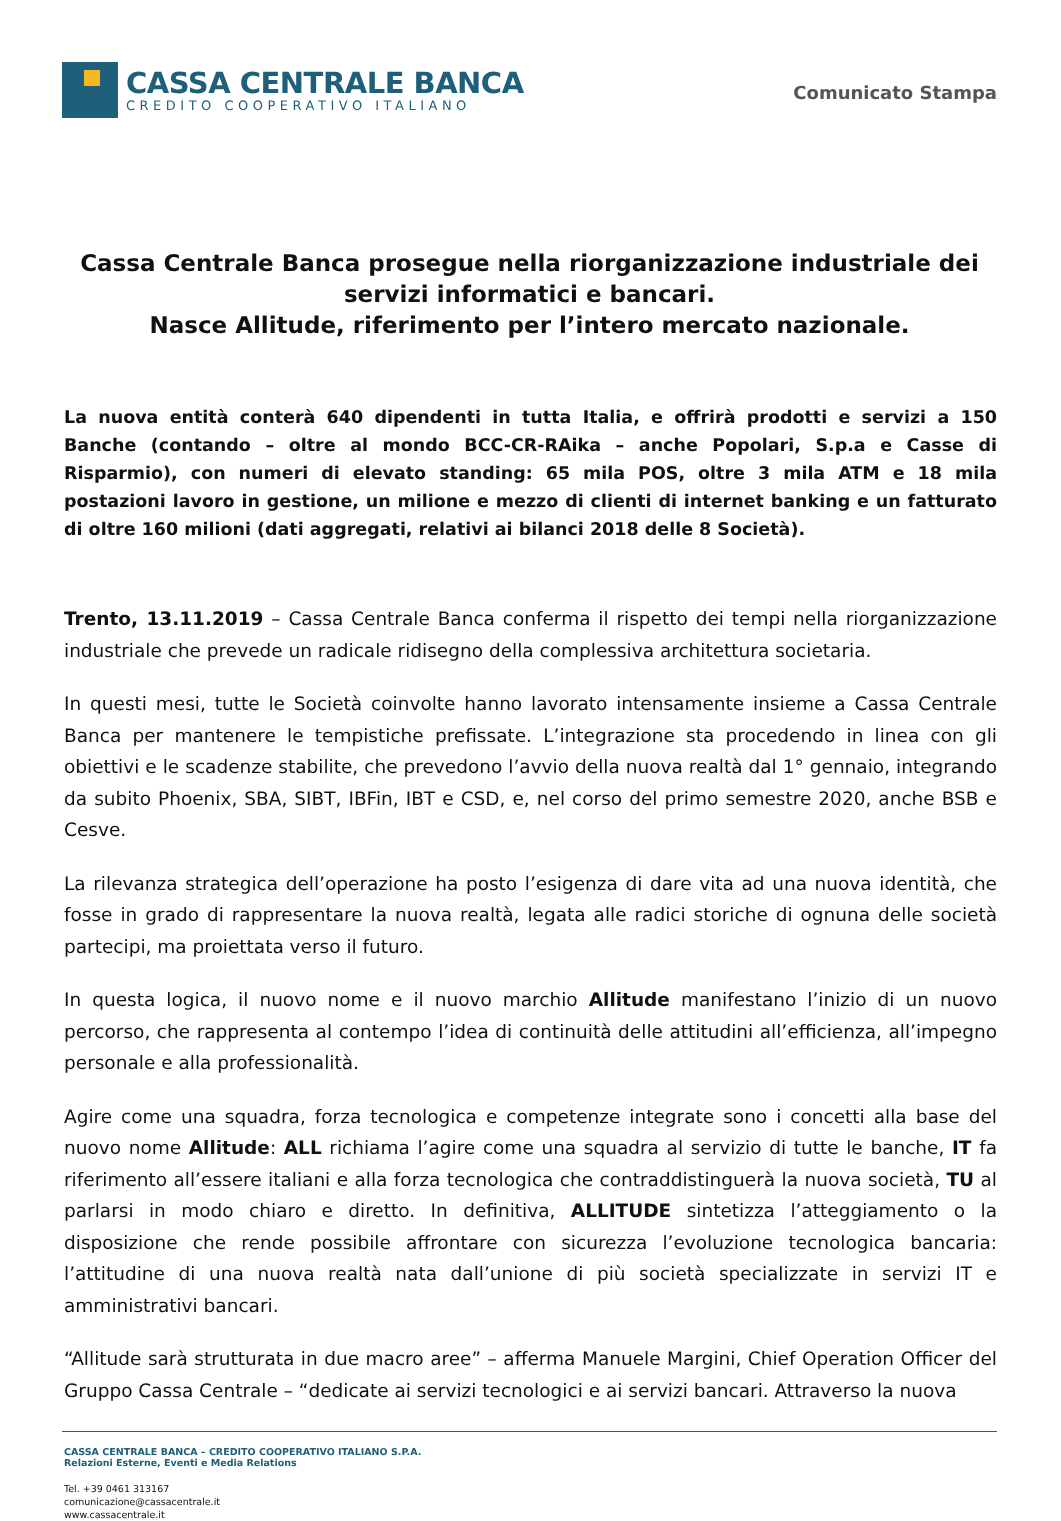CASSA CENTRALE BANCA
CREDITO COOPERATIVO ITALIANO
Comunicato Stampa
Cassa Centrale Banca prosegue nella riorganizzazione industriale dei servizi informatici e bancari.
Nasce Allitude, riferimento per l’intero mercato nazionale.
La nuova entità conterà 640 dipendenti in tutta Italia, e offrirà prodotti e servizi a 150 Banche (contando – oltre al mondo BCC-CR-RAika – anche Popolari, S.p.a e Casse di Risparmio), con numeri di elevato standing: 65 mila POS, oltre 3 mila ATM e 18 mila postazioni lavoro in gestione, un milione e mezzo di clienti di internet banking e un fatturato di oltre 160 milioni (dati aggregati, relativi ai bilanci 2018 delle 8 Società).
Trento, 13.11.2019 – Cassa Centrale Banca conferma il rispetto dei tempi nella riorganizzazione industriale che prevede un radicale ridisegno della complessiva architettura societaria.
In questi mesi, tutte le Società coinvolte hanno lavorato intensamente insieme a Cassa Centrale Banca per mantenere le tempistiche prefissate. L’integrazione sta procedendo in linea con gli obiettivi e le scadenze stabilite, che prevedono l’avvio della nuova realtà dal 1° gennaio, integrando da subito Phoenix, SBA, SIBT, IBFin, IBT e CSD, e, nel corso del primo semestre 2020, anche BSB e Cesve.
La rilevanza strategica dell’operazione ha posto l’esigenza di dare vita ad una nuova identità, che fosse in grado di rappresentare la nuova realtà, legata alle radici storiche di ognuna delle società partecipi, ma proiettata verso il futuro.
In questa logica, il nuovo nome e il nuovo marchio Allitude manifestano l’inizio di un nuovo percorso, che rappresenta al contempo l’idea di continuità delle attitudini all’efficienza, all’impegno personale e alla professionalità.
Agire come una squadra, forza tecnologica e competenze integrate sono i concetti alla base del nuovo nome Allitude: ALL richiama l’agire come una squadra al servizio di tutte le banche, IT fa riferimento all’essere italiani e alla forza tecnologica che contraddistinguerà la nuova società, TU al parlarsi in modo chiaro e diretto. In definitiva, ALLITUDE sintetizza l’atteggiamento o la disposizione che rende possibile affrontare con sicurezza l’evoluzione tecnologica bancaria: l’attitudine di una nuova realtà nata dall’unione di più società specializzate in servizi IT e amministrativi bancari.
“Allitude sarà strutturata in due macro aree” – afferma Manuele Margini, Chief Operation Officer del Gruppo Cassa Centrale – “dedicate ai servizi tecnologici e ai servizi bancari. Attraverso la nuova
CASSA CENTRALE BANCA – CREDITO COOPERATIVO ITALIANO S.P.A.
Relazioni Esterne, Eventi e Media Relations
Tel. +39 0461 313167
comunicazione@cassacentrale.it
www.cassacentrale.it